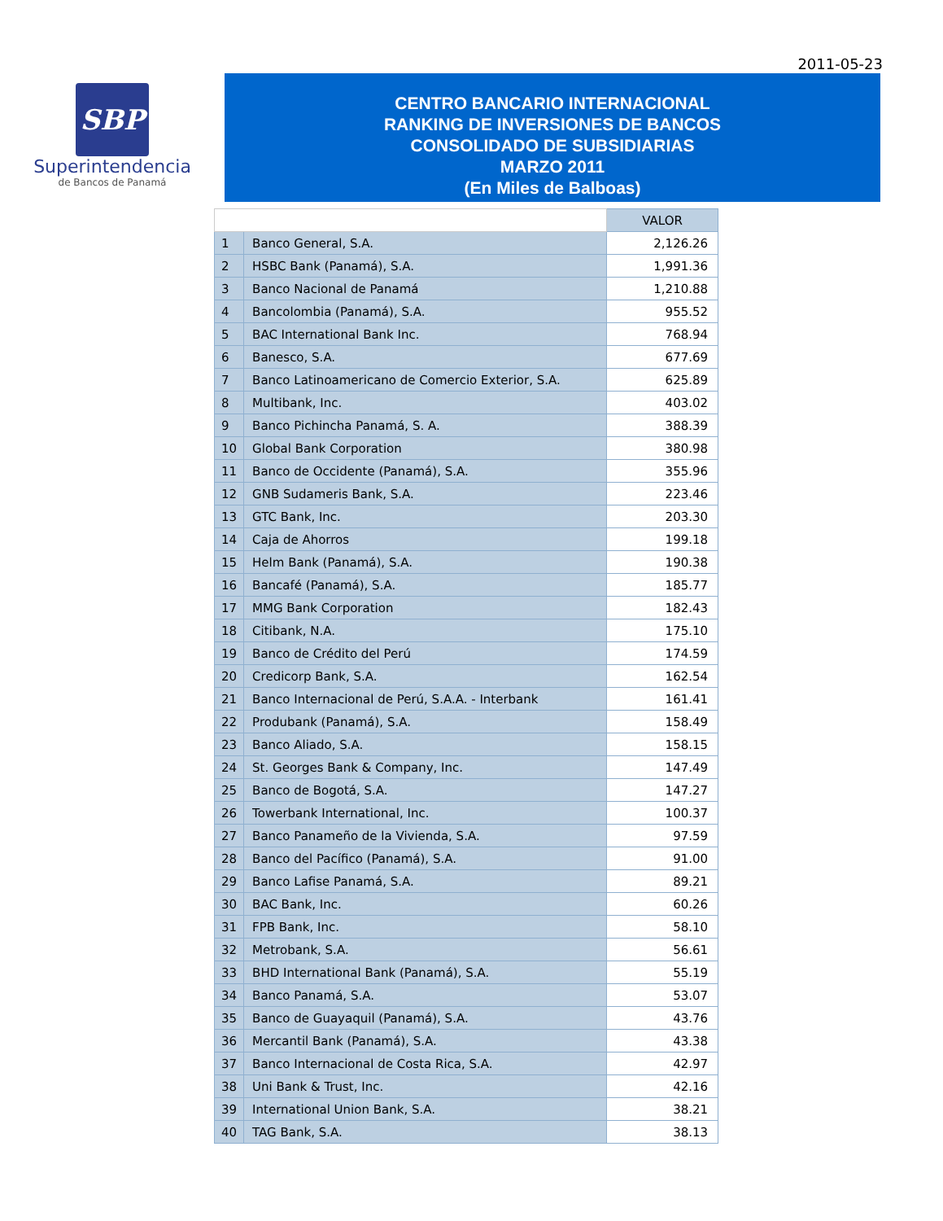2011-05-23
SBP
Superintendencia
de Bancos de Panamá
CENTRO BANCARIO INTERNACIONAL
RANKING DE INVERSIONES DE BANCOS
CONSOLIDADO DE SUBSIDIARIAS
MARZO 2011
(En Miles de Balboas)
| | | VALOR |
| 1 | Banco General, S.A. | 2,126.26 |
| 2 | HSBC Bank (Panamá), S.A. | 1,991.36 |
| 3 | Banco Nacional de Panamá | 1,210.88 |
| 4 | Bancolombia (Panamá), S.A. | 955.52 |
| 5 | BAC International Bank Inc. | 768.94 |
| 6 | Banesco, S.A. | 677.69 |
| 7 | Banco Latinoamericano de Comercio Exterior, S.A. | 625.89 |
| 8 | Multibank, Inc. | 403.02 |
| 9 | Banco Pichincha Panamá, S. A. | 388.39 |
| 10 | Global Bank Corporation | 380.98 |
| 11 | Banco de Occidente (Panamá), S.A. | 355.96 |
| 12 | GNB Sudameris Bank, S.A. | 223.46 |
| 13 | GTC Bank, Inc. | 203.30 |
| 14 | Caja de Ahorros | 199.18 |
| 15 | Helm Bank (Panamá), S.A. | 190.38 |
| 16 | Bancafé (Panamá), S.A. | 185.77 |
| 17 | MMG Bank Corporation | 182.43 |
| 18 | Citibank, N.A. | 175.10 |
| 19 | Banco de Crédito del Perú | 174.59 |
| 20 | Credicorp Bank, S.A. | 162.54 |
| 21 | Banco Internacional de Perú, S.A.A. - Interbank | 161.41 |
| 22 | Produbank (Panamá), S.A. | 158.49 |
| 23 | Banco Aliado, S.A. | 158.15 |
| 24 | St. Georges Bank & Company, Inc. | 147.49 |
| 25 | Banco de Bogotá, S.A. | 147.27 |
| 26 | Towerbank International, Inc. | 100.37 |
| 27 | Banco Panameño de la Vivienda, S.A. | 97.59 |
| 28 | Banco del Pacífico (Panamá), S.A. | 91.00 |
| 29 | Banco Lafise Panamá, S.A. | 89.21 |
| 30 | BAC Bank, Inc. | 60.26 |
| 31 | FPB Bank, Inc. | 58.10 |
| 32 | Metrobank, S.A. | 56.61 |
| 33 | BHD International Bank (Panamá), S.A. | 55.19 |
| 34 | Banco Panamá, S.A. | 53.07 |
| 35 | Banco de Guayaquil (Panamá), S.A. | 43.76 |
| 36 | Mercantil Bank (Panamá), S.A. | 43.38 |
| 37 | Banco Internacional de Costa Rica, S.A. | 42.97 |
| 38 | Uni Bank & Trust, Inc. | 42.16 |
| 39 | International Union Bank, S.A. | 38.21 |
| 40 | TAG Bank, S.A. | 38.13 |